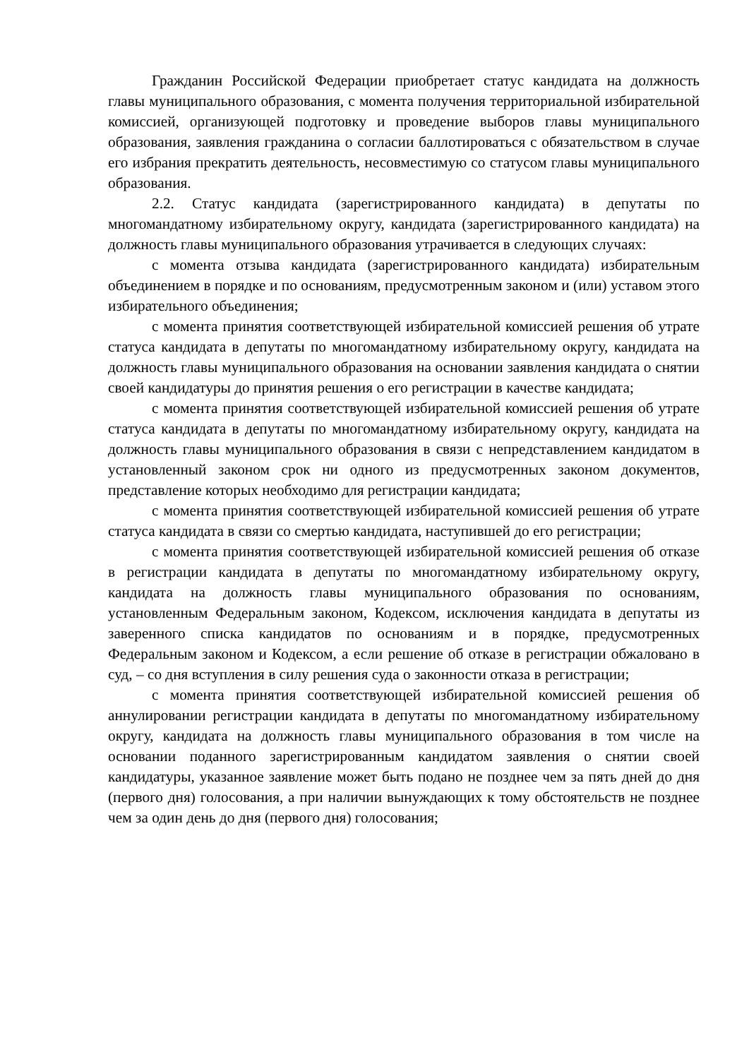Гражданин Российской Федерации приобретает статус кандидата на должность главы муниципального образования, с момента получения территориальной избирательной комиссией, организующей подготовку и проведение выборов главы муниципального образования, заявления гражданина о согласии баллотироваться с обязательством в случае его избрания прекратить деятельность, несовместимую со статусом главы муниципального образования.
2.2. Статус кандидата (зарегистрированного кандидата) в депутаты по многомандатному избирательному округу, кандидата (зарегистрированного кандидата) на должность главы муниципального образования утрачивается в следующих случаях:
с момента отзыва кандидата (зарегистрированного кандидата) избирательным объединением в порядке и по основаниям, предусмотренным законом и (или) уставом этого избирательного объединения;
с момента принятия соответствующей избирательной комиссией решения об утрате статуса кандидата в депутаты по многомандатному избирательному округу, кандидата на должность главы муниципального образования на основании заявления кандидата о снятии своей кандидатуры до принятия решения о его регистрации в качестве кандидата;
с момента принятия соответствующей избирательной комиссией решения об утрате статуса кандидата в депутаты по многомандатному избирательному округу, кандидата на должность главы муниципального образования в связи с непредставлением кандидатом в установленный законом срок ни одного из предусмотренных законом документов, представление которых необходимо для регистрации кандидата;
с момента принятия соответствующей избирательной комиссией решения об утрате статуса кандидата в связи со смертью кандидата, наступившей до его регистрации;
с момента принятия соответствующей избирательной комиссией решения об отказе в регистрации кандидата в депутаты по многомандатному избирательному округу, кандидата на должность главы муниципального образования по основаниям, установленным Федеральным законом, Кодексом, исключения кандидата в депутаты из заверенного списка кандидатов по основаниям и в порядке, предусмотренных Федеральным законом и Кодексом, а если решение об отказе в регистрации обжаловано в суд, – со дня вступления в силу решения суда о законности отказа в регистрации;
с момента принятия соответствующей избирательной комиссией решения об аннулировании регистрации кандидата в депутаты по многомандатному избирательному округу, кандидата на должность главы муниципального образования в том числе на основании поданного зарегистрированным кандидатом заявления о снятии своей кандидатуры, указанное заявление может быть подано не позднее чем за пять дней до дня (первого дня) голосования, а при наличии вынуждающих к тому обстоятельств не позднее чем за один день до дня (первого дня) голосования;